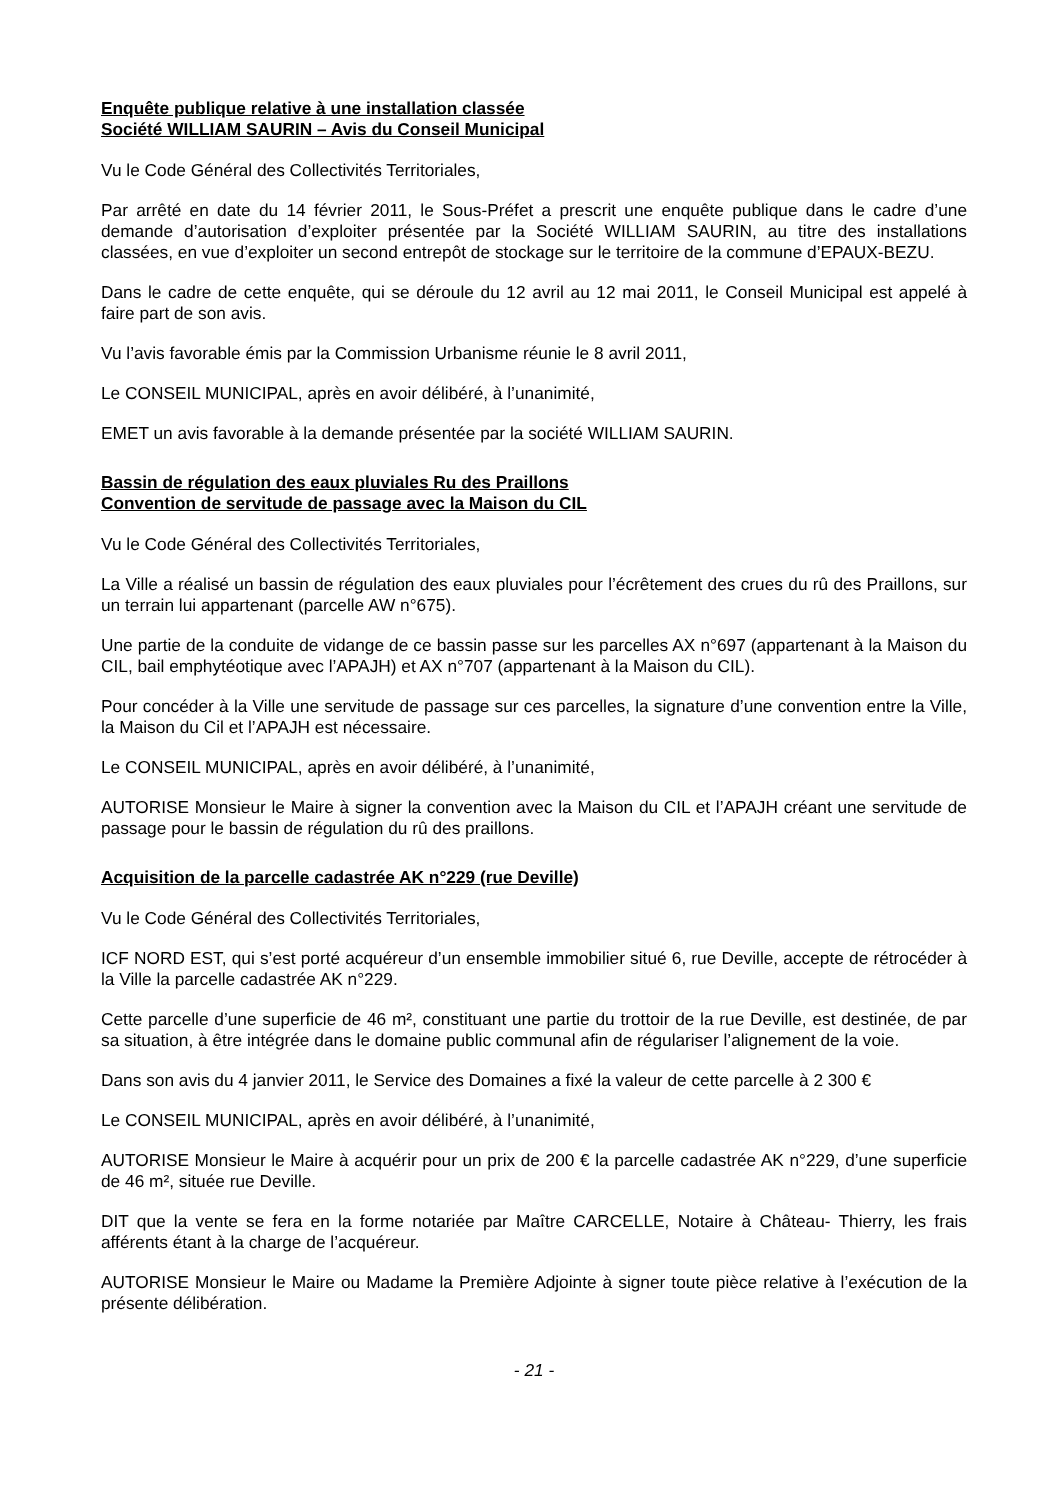Enquête publique relative à une installation classée
Société WILLIAM SAURIN – Avis du Conseil Municipal
Vu le Code Général des Collectivités Territoriales,
Par arrêté en date du 14 février 2011, le Sous-Préfet a prescrit une enquête publique dans le cadre d’une demande d’autorisation d’exploiter présentée par la Société WILLIAM SAURIN, au titre des installations classées, en vue d’exploiter un second entrepôt de stockage sur le territoire de la commune d’EPAUX-BEZU.
Dans le cadre de cette enquête, qui se déroule du 12 avril au 12 mai 2011, le Conseil Municipal est appelé à faire part de son avis.
Vu l’avis favorable émis par la Commission Urbanisme réunie le 8 avril 2011,
Le CONSEIL MUNICIPAL, après en avoir délibéré, à l’unanimité,
EMET un avis favorable à la demande présentée par la société WILLIAM SAURIN.
Bassin de régulation des eaux pluviales Ru des Praillons
Convention de servitude de passage avec la Maison du CIL
Vu le Code Général des Collectivités Territoriales,
La Ville a réalisé un bassin de régulation des eaux pluviales pour l’écrêtement des crues du rû des Praillons, sur un terrain lui appartenant (parcelle AW n°675).
Une partie de la conduite de vidange de ce bassin passe sur les parcelles AX n°697 (appartenant à la Maison du CIL, bail emphytéotique avec l’APAJH) et AX n°707 (appartenant à la Maison du CIL).
Pour concéder à la Ville une servitude de passage sur ces parcelles, la signature d’une convention entre la Ville, la Maison du Cil et l’APAJH est nécessaire.
Le CONSEIL MUNICIPAL, après en avoir délibéré, à l’unanimité,
AUTORISE Monsieur le Maire à signer la convention avec la Maison du CIL et l’APAJH créant une servitude de passage pour le bassin de régulation du rû des praillons.
Acquisition de la parcelle cadastrée AK n°229 (rue Deville)
Vu le Code Général des Collectivités Territoriales,
ICF NORD EST, qui s’est porté acquéreur d’un ensemble immobilier situé 6, rue Deville, accepte de rétrocéder à la Ville la parcelle cadastrée AK n°229.
Cette parcelle d’une superficie de 46 m², constituant une partie du trottoir de la rue Deville, est destinée, de par sa situation, à être intégrée dans le domaine public communal afin de régulariser l’alignement de la voie.
Dans son avis du 4 janvier 2011, le Service des Domaines a fixé la valeur de cette parcelle à 2 300 €
Le CONSEIL MUNICIPAL, après en avoir délibéré, à l’unanimité,
AUTORISE Monsieur le Maire à acquérir pour un prix de 200 € la parcelle cadastrée AK n°229, d’une superficie de 46 m², située rue Deville.
DIT que la vente se fera en la forme notariée par Maître CARCELLE, Notaire à Château- Thierry, les frais afférents étant à la charge de l’acquéreur.
AUTORISE Monsieur le Maire ou Madame la Première Adjointe à signer toute pièce relative à l’exécution de la présente délibération.
- 21 -